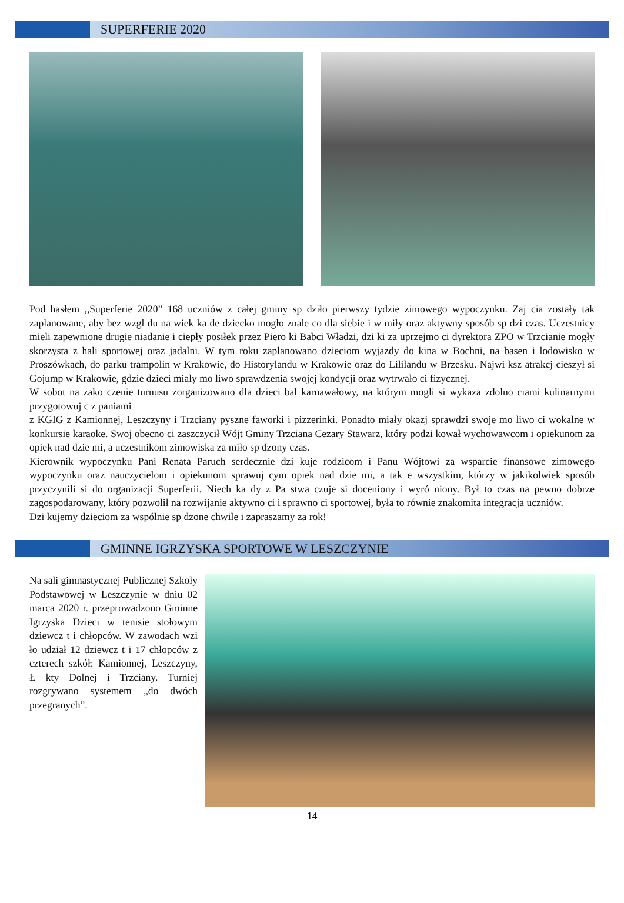SUPERFERIE 2020
Pod hasłem ,,Superferie 2020” 168 uczniów z całej gminy sp dziło pierwszy tydzie zimowego wypoczynku. Zaj cia zostały tak zaplanowane, aby bez wzgl du na wiek ka de dziecko mogło znale co dla siebie i w miły oraz aktywny sposób sp dzi czas. Uczestnicy mieli zapewnione drugie niadanie i ciepły posiłek przez Piero ki Babci Władzi, dzi ki za uprzejmo ci dyrektora ZPO w Trzcianie mogły skorzysta z hali sportowej oraz jadalni. W tym roku zaplanowano dzieciom wyjazdy do kina w Bochni, na basen i lodowisko w Proszówkach, do parku trampolin w Krakowie, do Historylandu w Krakowie oraz do Lililandu w Brzesku. Najwi ksz atrakcj cieszył si Gojump w Krakowie, gdzie dzieci miały mo liwo sprawdzenia swojej kondycji oraz wytrwało ci fizycznej.
W sobot na zako czenie turnusu zorganizowano dla dzieci bal karnawałowy, na którym mogli si wykaza zdolno ciami kulinarnymi przygotowuj c z paniami
z KGIG z Kamionnej, Leszczyny i Trzciany pyszne faworki i pizzerinki. Ponadto miały okazj sprawdzi swoje mo liwo ci wokalne w konkursie karaoke. Swoj obecno ci zaszczycił Wójt Gminy Trzciana Cezary Stawarz, który podzi kował wychowawcom i opiekunom za opiek nad dzie mi, a uczestnikom zimowiska za miło sp dzony czas.
Kierownik wypoczynku Pani Renata Paruch serdecznie dzi kuje rodzicom i Panu Wójtowi za wsparcie finansowe zimowego wypoczynku oraz nauczycielom i opiekunom sprawuj cym opiek nad dzie mi, a tak e wszystkim, którzy w jakikolwiek sposób przyczynili si do organizacji Superferii. Niech ka dy z Pa stwa czuje si doceniony i wyró niony. Był to czas na pewno dobrze zagospodarowany, który pozwolił na rozwijanie aktywno ci i sprawno ci sportowej, była to równie znakomita integracja uczniów.
Dzi kujemy dzieciom za wspólnie sp dzone chwile i zapraszamy za rok!
GMINNE IGRZYSKA SPORTOWE W LESZCZYNIE
Na sali gimnastycznej Publicznej Szkoły Podstawowej w Leszczynie w dniu 02 marca 2020 r. przeprowadzono Gminne Igrzyska Dzieci w tenisie stołowym dziewcz t i chłopców. W zawodach wzi ło udział 12 dziewcz t i 17 chłopców z czterech szkół: Kamionnej, Leszczyny, Ł kty Dolnej i Trzciany. Turniej rozgrywano systemem „do dwóch przegranych”.
14